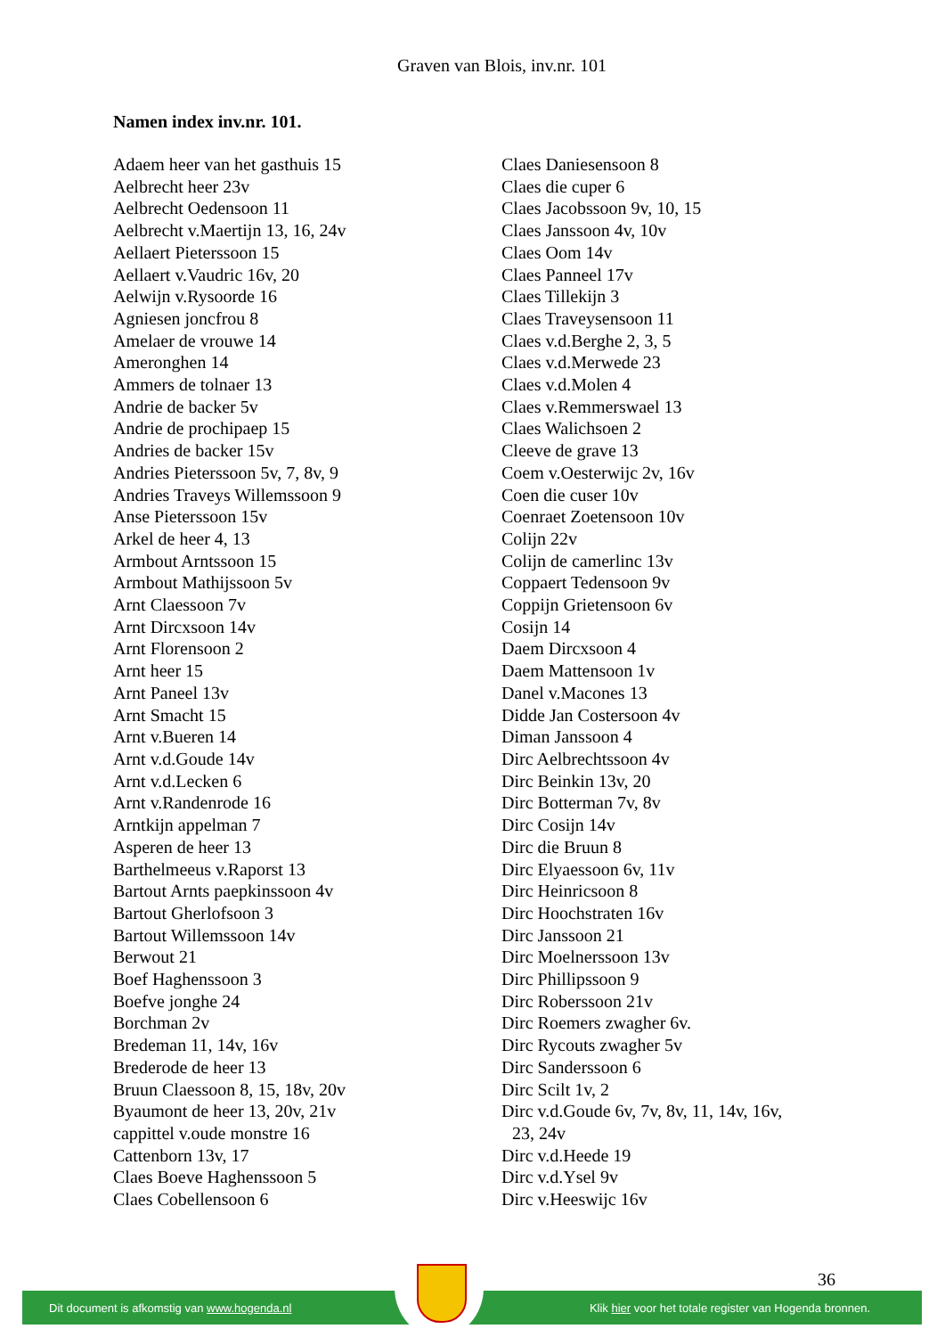Graven van Blois, inv.nr. 101
Namen index inv.nr. 101.
Adaem heer van het gasthuis 15
Aelbrecht heer 23v
Aelbrecht Oedensoon 11
Aelbrecht v.Maertijn 13, 16, 24v
Aellaert Pieterssoon 15
Aellaert v.Vaudric 16v, 20
Aelwijn v.Rysoorde 16
Agniesen joncfrou 8
Amelaer de vrouwe 14
Ameronghen 14
Ammers de tolnaer 13
Andrie de backer 5v
Andrie de prochipaep 15
Andries de backer 15v
Andries Pieterssoon 5v, 7, 8v, 9
Andries Traveys Willemssoon 9
Anse Pieterssoon 15v
Arkel de heer 4, 13
Armbout Arntssoon 15
Armbout Mathijssoon 5v
Arnt Claessoon 7v
Arnt Dircxsoon 14v
Arnt Florensoon 2
Arnt heer 15
Arnt Paneel 13v
Arnt Smacht 15
Arnt v.Bueren 14
Arnt v.d.Goude 14v
Arnt v.d.Lecken 6
Arnt v.Randenrode 16
Arntkijn appelman 7
Asperen de heer 13
Barthelmeeus v.Raporst 13
Bartout Arnts paepkinssoon 4v
Bartout Gherlofsoon 3
Bartout Willemssoon 14v
Berwout 21
Boef Haghenssoon 3
Boefve jonghe 24
Borchman 2v
Bredeman 11, 14v, 16v
Brederode de heer 13
Bruun Claessoon 8, 15, 18v, 20v
Byaumont de heer 13, 20v, 21v
cappittel v.oude monstre 16
Cattenborn 13v, 17
Claes Boeve Haghenssoon 5
Claes Cobellensoon 6
Claes Daniesensoon 8
Claes die cuper 6
Claes Jacobssoon 9v, 10, 15
Claes Janssoon 4v, 10v
Claes Oom 14v
Claes Panneel 17v
Claes Tillekijn 3
Claes Traveysensoon 11
Claes v.d.Berghe 2, 3, 5
Claes v.d.Merwede 23
Claes v.d.Molen 4
Claes v.Remmerswael 13
Claes Walichsoen 2
Cleeve de grave 13
Coem v.Oesterwijc 2v, 16v
Coen die cuser 10v
Coenraet Zoetensoon 10v
Colijn 22v
Colijn de camerlinc 13v
Coppaert Tedensoon 9v
Coppijn Grietensoon 6v
Cosijn 14
Daem Dircxsoon 4
Daem Mattensoon 1v
Danel v.Macones 13
Didde Jan Costersoon 4v
Diman Janssoon 4
Dirc Aelbrechtssoon 4v
Dirc Beinkin 13v, 20
Dirc Botterman 7v, 8v
Dirc Cosijn 14v
Dirc die Bruun 8
Dirc Elyaessoon 6v, 11v
Dirc Heinricsoon 8
Dirc Hoochstraten 16v
Dirc Janssoon 21
Dirc Moelnerssoon 13v
Dirc Phillipssoon 9
Dirc Roberssoon 21v
Dirc Roemers zwagher 6v.
Dirc Rycouts zwagher 5v
Dirc Sanderssoon 6
Dirc Scilt 1v, 2
Dirc v.d.Goude 6v, 7v, 8v, 11, 14v, 16v,
23, 24v
Dirc v.d.Heede 19
Dirc v.d.Ysel 9v
Dirc v.Heeswijc 16v
36
Dit document is afkomstig van www.hogenda.nl Klik hier voor het totale register van Hogenda bronnen.